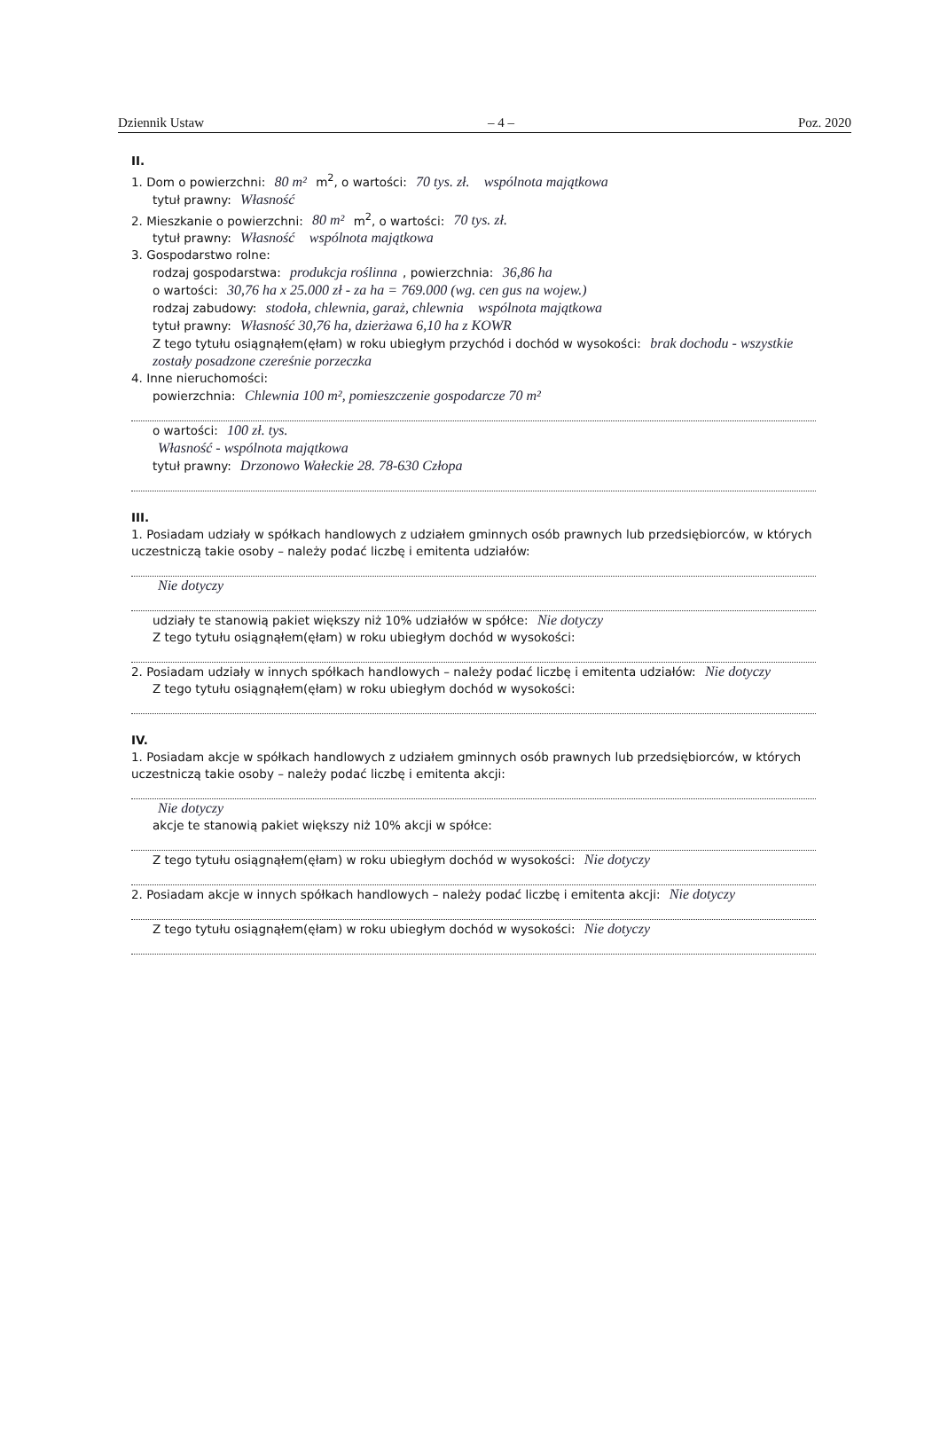Dziennik Ustaw – 4 – Poz. 2020
II.
1. Dom o powierzchni: 80 m² m<sup>2</sup>, o wartości: 70 tys. zł. wspólnota majątkowa
tytuł prawny: Własność
2. Mieszkanie o powierzchni: 80 m² m<sup>2</sup>, o wartości: 70 tys. zł.
tytuł prawny: Własność wspólnota majątkowa
3. Gospodarstwo rolne:
rodzaj gospodarstwa: produkcja roślinna, powierzchnia: 36,86 ha
o wartości: 30,76 ha x 25.000 zł - za ha = 769.000 (wg. cen gus na wojew.)
rodzaj zabudowy: stodoła, chlewnia, garaż, chlewnia wspólnota majątkowa
tytuł prawny: Własność 30,76 ha, dzierżawa 6,10 ha z KOWR
Z tego tytułu osiągnąłem(ęłam) w roku ubiegłym przychód i dochód w wysokości: brak dochodu - wszystkie zostały posadzone czereśnie porzeczka
4. Inne nieruchomości:
powierzchnia: Chlewnia 100 m², pomieszczenie gospodarcze 70 m²
o wartości: 100 zł. tys.
Własność - wspólnota majątkowa
tytuł prawny: Drzonowo Wałeckie 28. 78-630 Człopa
III.
1. Posiadam udziały w spółkach handlowych z udziałem gminnych osób prawnych lub przedsiębiorców, w których uczestniczą takie osoby – należy podać liczbę i emitenta udziałów:
Nie dotyczy
udziały te stanowią pakiet większy niż 10% udziałów w spółce: Nie dotyczy
Z tego tytułu osiągnąłem(ęłam) w roku ubiegłym dochód w wysokości:
2. Posiadam udziały w innych spółkach handlowych – należy podać liczbę i emitenta udziałów: Nie dotyczy
Z tego tytułu osiągnąłem(ęłam) w roku ubiegłym dochód w wysokości:
IV.
1. Posiadam akcje w spółkach handlowych z udziałem gminnych osób prawnych lub przedsiębiorców, w których uczestniczą takie osoby – należy podać liczbę i emitenta akcji:
Nie dotyczy
akcje te stanowią pakiet większy niż 10% akcji w spółce:
Z tego tytułu osiągnąłem(ęłam) w roku ubiegłym dochód w wysokości: Nie dotyczy
2. Posiadam akcje w innych spółkach handlowych – należy podać liczbę i emitenta akcji: Nie dotyczy
Z tego tytułu osiągnąłem(ęłam) w roku ubiegłym dochód w wysokości: Nie dotyczy